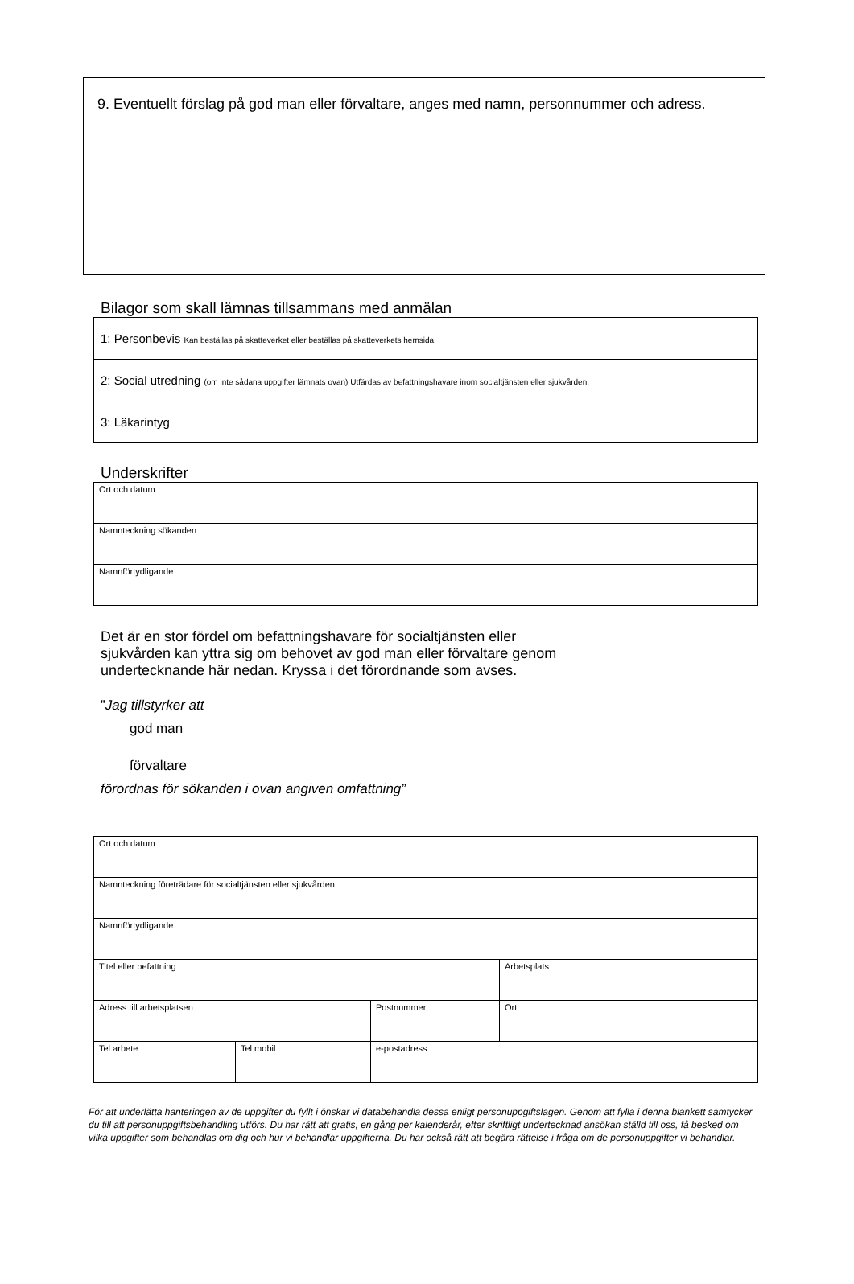9. Eventuellt förslag på god man eller förvaltare, anges med namn, personnummer och adress.
Bilagor som skall lämnas tillsammans med anmälan
| 1: Personbevis Kan beställas på skatteverket eller beställas på skatteverkets hemsida. |
| 2: Social utredning (om inte sådana uppgifter lämnats ovan) Utfärdas av befattningshavare inom socialtjänsten eller sjukvården. |
| 3: Läkarintyg |
Underskrifter
| Ort och datum |
| Namnteckning sökanden |
| Namnförtydligande |
Det är en stor fördel om befattningshavare för socialtjänsten eller
sjukvården kan yttra sig om behovet av god man eller förvaltare genom
undertecknande här nedan. Kryssa i det förordnande som avses.
”Jag tillstyrker att
god man
förvaltare
förordnas för sökanden i ovan angiven omfattning”
| Ort och datum | | | |
| Namnteckning företrädare för socialtjänsten eller sjukvården | | | |
| Namnförtydligande | | | |
| Titel eller befattning | | | Arbetsplats |
| Adress till arbetsplatsen | | Postnummer | Ort |
| Tel arbete | Tel mobil | e-postadress | |
För att underlätta hanteringen av de uppgifter du fyllt i önskar vi databehandla dessa enligt personuppgiftslagen. Genom att fylla i denna blankett samtycker du till att personuppgiftsbehandling utförs. Du har rätt att gratis, en gång per kalenderår, efter skriftligt undertecknad ansökan ställd till oss, få besked om vilka uppgifter som behandlas om dig och hur vi behandlar uppgifterna. Du har också rätt att begära rättelse i fråga om de personuppgifter vi behandlar.